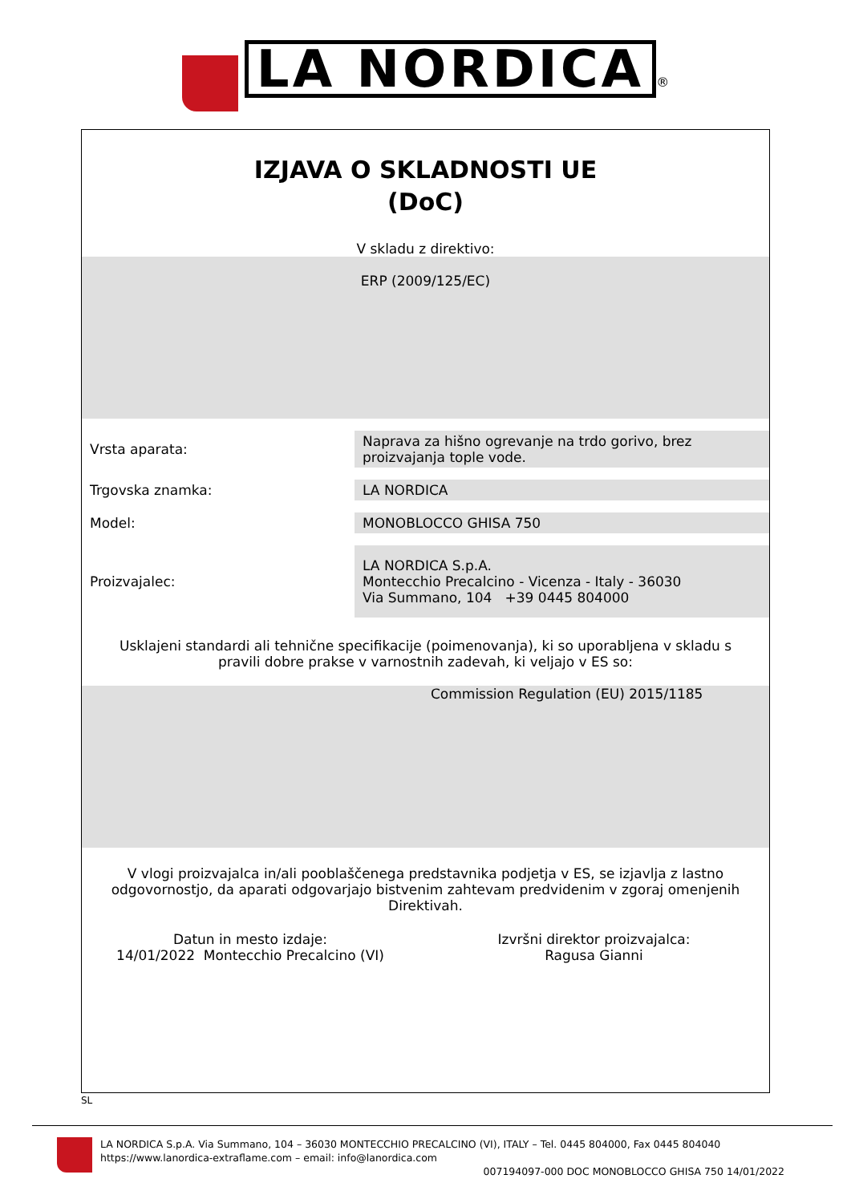LA NORDICA ®
IZJAVA O SKLADNOSTI UE
(DoC)
V skladu z direktivo:
ERP (2009/125/EC)
| Vrsta aparata: | Naprava za hišno ogrevanje na trdo gorivo, brez proizvajanja tople vode. |
| Trgovska znamka: | LA NORDICA |
| Model: | MONOBLOCCO GHISA 750 |
| Proizvajalec: | LA NORDICA S.p.A. Montecchio Precalcino - Vicenza - Italy - 36030 Via Summano, 104 +39 0445 804000 |
Usklajeni standardi ali tehnične specifikacije (poimenovanja), ki so uporabljena v skladu s pravili dobre prakse v varnostnih zadevah, ki veljajo v ES so:
Commission Regulation (EU) 2015/1185
V vlogi proizvajalca in/ali pooblaščenega predstavnika podjetja v ES, se izjavlja z lastno odgovornostjo, da aparati odgovarjajo bistvenim zahtevam predvidenim v zgoraj omenjenih Direktivah.
Datun in mesto izdaje:
14/01/2022 Montecchio Precalcino (VI)
Izvršni direktor proizvajalca:
Ragusa Gianni
SL
LA NORDICA S.p.A. Via Summano, 104 – 36030 MONTECCHIO PRECALCINO (VI), ITALY – Tel. 0445 804000, Fax 0445 804040
https://www.lanordica-extraflame.com – email: info@lanordica.com
007194097-000 DOC MONOBLOCCO GHISA 750 14/01/2022